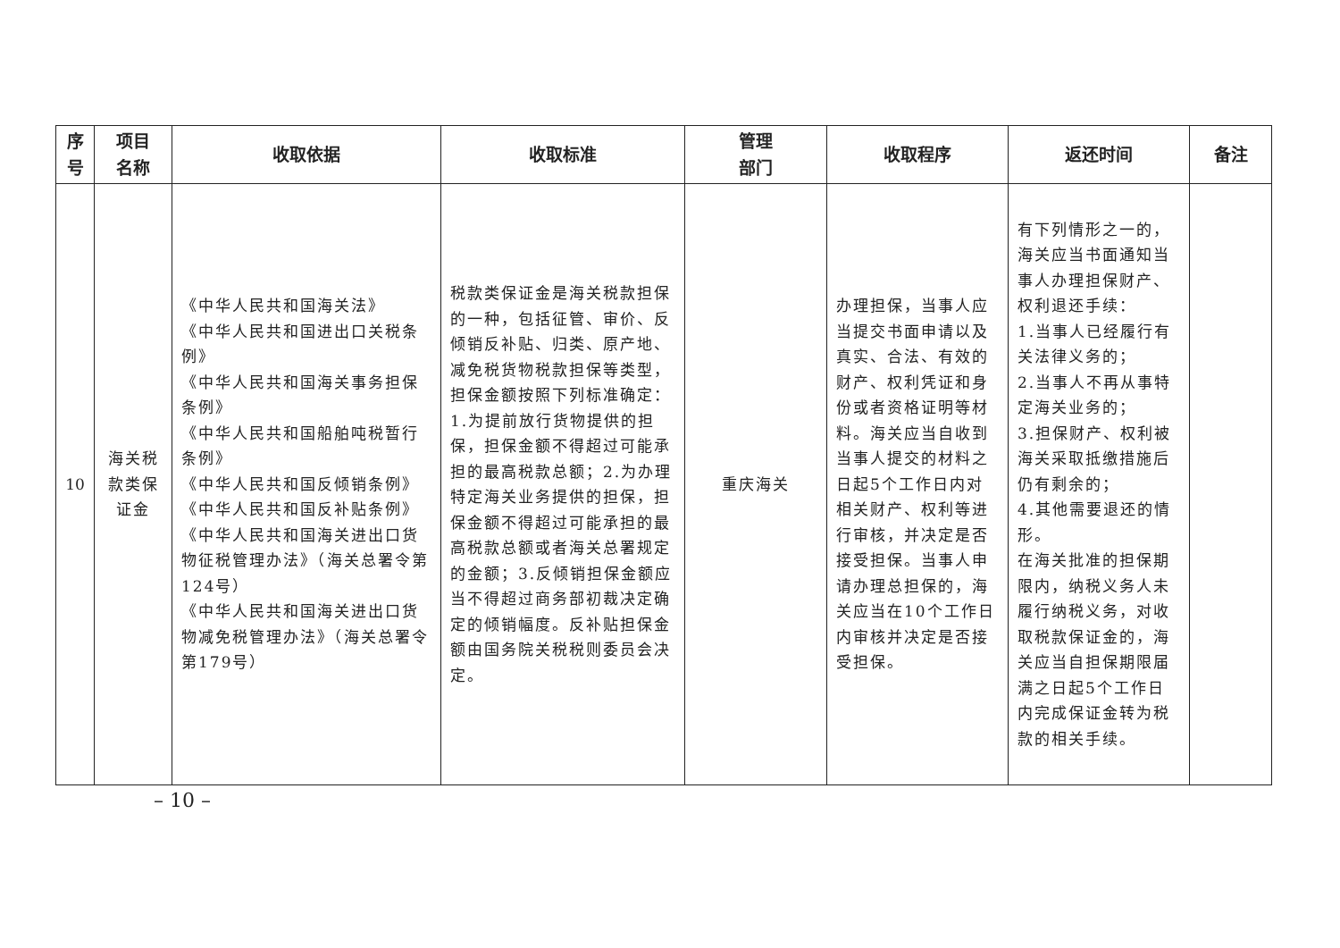| 序 号 | 项目 名称 | 收取依据 | 收取标准 | 管理 部门 | 收取程序 | 返还时间 | 备注 |
| --- | --- | --- | --- | --- | --- | --- | --- |
| 10 | 海关税款类保证金 | 《中华人民共和国海关法》 《中华人民共和国进出口关税条例》 《中华人民共和国海关事务担保条例》 《中华人民共和国船舶吨税暂行条例》 《中华人民共和国反倾销条例》 《中华人民共和国反补贴条例》 《中华人民共和国海关进出口货物征税管理办法》（海关总署令第124号） 《中华人民共和国海关进出口货物减免税管理办法》（海关总署令第179号） | 税款类保证金是海关税款担保的一种，包括征管、审价、反倾销反补贴、归类、原产地、减免税货物税款担保等类型，担保金额按照下列标准确定：1.为提前放行货物提供的担保，担保金额不得超过可能承担的最高税款总额；2.为办理特定海关业务提供的担保，担保金额不得超过可能承担的最高税款总额或者海关总署规定的金额；3.反倾销担保金额应当不得超过商务部初裁决定确定的倾销幅度。反补贴担保金额由国务院关税税则委员会决定。 | 重庆海关 | 办理担保，当事人应当提交书面申请以及真实、合法、有效的财产、权利凭证和身份或者资格证明等材料。海关应当自收到当事人提交的材料之日起5个工作日内对相关财产、权利等进行审核，并决定是否接受担保。当事人申请办理总担保的，海关应当在10个工作日内审核并决定是否接受担保。 | 有下列情形之一的，海关应当书面通知当事人办理担保财产、权利退还手续： 1.当事人已经履行有关法律义务的； 2.当事人不再从事特定海关业务的； 3.担保财产、权利被海关采取抵缴措施后仍有剩余的； 4.其他需要退还的情形。 在海关批准的担保期限内，纳税义务人未履行纳税义务，对收取税款保证金的，海关应当自担保期限届满之日起5个工作日内完成保证金转为税款的相关手续。 | |
– 10 –